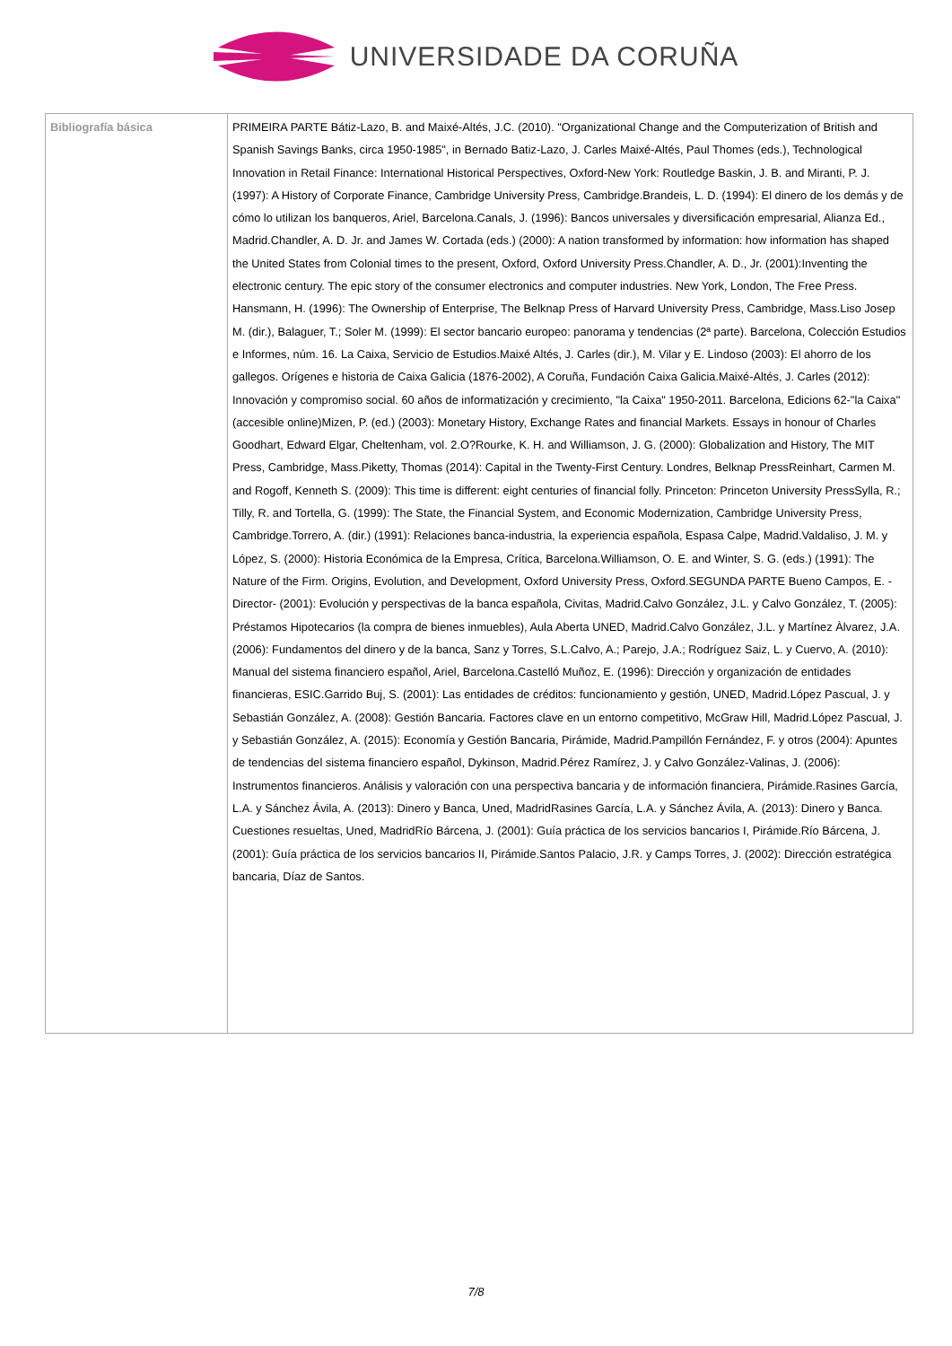UNIVERSIDADE DA CORUÑA
| Bibliografía básica | PRIMEIRA PARTE Bátiz-Lazo, B. and Maixé-Altés, J.C. (2010). "Organizational Change and the Computerization of British and Spanish Savings Banks, circa 1950-1985", in Bernado Batiz-Lazo, J. Carles Maixé-Altés, Paul Thomes (eds.), Technological Innovation in Retail Finance: International Historical Perspectives, Oxford-New York: Routledge Baskin, J. B. and Miranti, P. J. (1997): A History of Corporate Finance, Cambridge University Press, Cambridge.Brandeis, L. D. (1994): El dinero de los demás y de cómo lo utilizan los banqueros, Ariel, Barcelona.Canals, J. (1996): Bancos universales y diversificación empresarial, Alianza Ed., Madrid.Chandler, A. D. Jr. and James W. Cortada (eds.) (2000): A nation transformed by information: how information has shaped the United States from Colonial times to the present, Oxford, Oxford University Press.Chandler, A. D., Jr. (2001):Inventing the electronic century. The epic story of the consumer electronics and computer industries. New York, London, The Free Press. Hansmann, H. (1996): The Ownership of Enterprise, The Belknap Press of Harvard University Press, Cambridge, Mass.Liso Josep M. (dir.), Balaguer, T.; Soler M. (1999): El sector bancario europeo: panorama y tendencias (2ª parte). Barcelona, Colección Estudios e Informes, núm. 16. La Caixa, Servicio de Estudios.Maixé Altés, J. Carles (dir.), M. Vilar y E. Lindoso (2003): El ahorro de los gallegos. Orígenes e historia de Caixa Galicia (1876-2002), A Coruña, Fundación Caixa Galicia.Maixé-Altés, J. Carles (2012): Innovación y compromiso social. 60 años de informatización y crecimiento, "la Caixa" 1950-2011. Barcelona, Edicions 62-"la Caixa" (accesible online)Mizen, P. (ed.) (2003): Monetary History, Exchange Rates and financial Markets. Essays in honour of Charles Goodhart, Edward Elgar, Cheltenham, vol. 2.O?Rourke, K. H. and Williamson, J. G. (2000): Globalization and History, The MIT Press, Cambridge, Mass.Piketty, Thomas (2014): Capital in the Twenty-First Century. Londres, Belknap PressReinhart, Carmen M. and Rogoff, Kenneth S. (2009): This time is different: eight centuries of financial folly. Princeton: Princeton University PressSylla, R.; Tilly, R. and Tortella, G. (1999): The State, the Financial System, and Economic Modernization, Cambridge University Press, Cambridge.Torrero, A. (dir.) (1991): Relaciones banca-industria, la experiencia española, Espasa Calpe, Madrid.Valdaliso, J. M. y López, S. (2000): Historia Económica de la Empresa, Crítica, Barcelona.Williamson, O. E. and Winter, S. G. (eds.) (1991): The Nature of the Firm. Origins, Evolution, and Development, Oxford University Press, Oxford.SEGUNDA PARTE Bueno Campos, E. -Director- (2001): Evolución y perspectivas de la banca española, Civitas, Madrid.Calvo González, J.L. y Calvo González, T. (2005): Préstamos Hipotecarios (la compra de bienes inmuebles), Aula Aberta UNED, Madrid.Calvo González, J.L. y Martínez Àlvarez, J.A. (2006): Fundamentos del dinero y de la banca, Sanz y Torres, S.L.Calvo, A.; Parejo, J.A.; Rodríguez Saiz, L. y Cuervo, A. (2010): Manual del sistema financiero español, Ariel, Barcelona.Castelló Muñoz, E. (1996): Dirección y organización de entidades financieras, ESIC.Garrido Buj, S. (2001): Las entidades de créditos: funcionamiento y gestión, UNED, Madrid.López Pascual, J. y Sebastián González, A. (2008): Gestión Bancaria. Factores clave en un entorno competitivo, McGraw Hill, Madrid.López Pascual, J. y Sebastián González, A. (2015): Economía y Gestión Bancaria, Pirámide, Madrid.Pampillón Fernández, F. y otros (2004): Apuntes de tendencias del sistema financiero español, Dykinson, Madrid.Pérez Ramírez, J. y Calvo González-Valinas, J. (2006): Instrumentos financieros. Análisis y valoración con una perspectiva bancaria y de información financiera, Pirámide.Rasines García, L.A. y Sánchez Ávila, A. (2013): Dinero y Banca, Uned, MadridRasines García, L.A. y Sánchez Ávila, A. (2013): Dinero y Banca. Cuestiones resueltas, Uned, MadridRío Bárcena, J. (2001): Guía práctica de los servicios bancarios I, Pirámide.Río Bárcena, J. (2001): Guía práctica de los servicios bancarios II, Pirámide.Santos Palacio, J.R. y Camps Torres, J. (2002): Dirección estratégica bancaria, Díaz de Santos. |
7/8